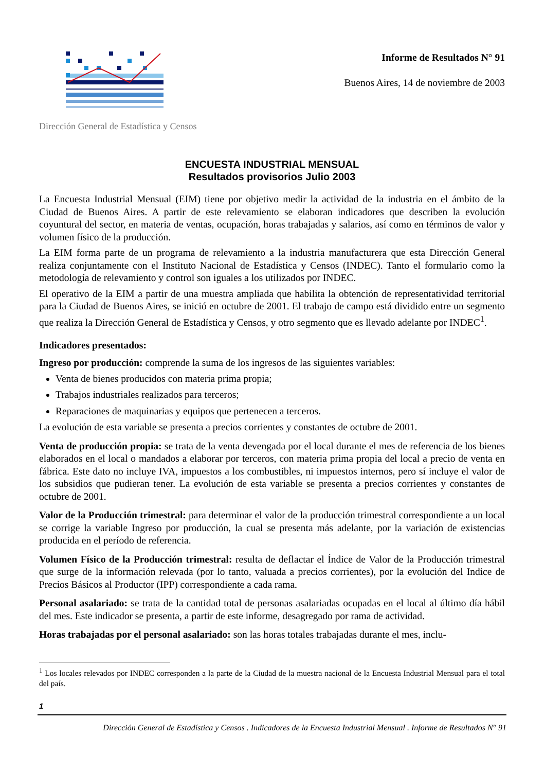Dirección General de Estadística y Censos
Informe de Resultados N° 91
Buenos Aires, 14 de noviembre de 2003
ENCUESTA INDUSTRIAL MENSUAL
Resultados provisorios Julio 2003
La Encuesta Industrial Mensual (EIM) tiene por objetivo medir la actividad de la industria en el ámbito de la Ciudad de Buenos Aires. A partir de este relevamiento se elaboran indicadores que describen la evolución coyuntural del sector, en materia de ventas, ocupación, horas trabajadas y salarios, así como en términos de valor y volumen físico de la producción.
La EIM forma parte de un programa de relevamiento a la industria manufacturera que esta Dirección General realiza conjuntamente con el Instituto Nacional de Estadística y Censos (INDEC). Tanto el formulario como la metodología de relevamiento y control son iguales a los utilizados por INDEC.
El operativo de la EIM a partir de una muestra ampliada que habilita la obtención de representatividad territorial para la Ciudad de Buenos Aires, se inició en octubre de 2001. El trabajo de campo está dividido entre un segmento que realiza la Dirección General de Estadística y Censos, y otro segmento que es llevado adelante por INDEC<sup>1</sup>.
Indicadores presentados:
Ingreso por producción: comprende la suma de los ingresos de las siguientes variables:
Venta de bienes producidos con materia prima propia;
Trabajos industriales realizados para terceros;
Reparaciones de maquinarias y equipos que pertenecen a terceros.
La evolución de esta variable se presenta a precios corrientes y constantes de octubre de 2001.
Venta de producción propia: se trata de la venta devengada por el local durante el mes de referencia de los bienes elaborados en el local o mandados a elaborar por terceros, con materia prima propia del local a precio de venta en fábrica. Este dato no incluye IVA, impuestos a los combustibles, ni impuestos internos, pero sí incluye el valor de los subsidios que pudieran tener. La evolución de esta variable se presenta a precios corrientes y constantes de octubre de 2001.
Valor de la Producción trimestral: para determinar el valor de la producción trimestral correspondiente a un local se corrige la variable Ingreso por producción, la cual se presenta más adelante, por la variación de existencias producida en el período de referencia.
Volumen Físico de la Producción trimestral: resulta de deflactar el Índice de Valor de la Producción trimestral que surge de la información relevada (por lo tanto, valuada a precios corrientes), por la evolución del Indice de Precios Básicos al Productor (IPP) correspondiente a cada rama.
Personal asalariado: se trata de la cantidad total de personas asalariadas ocupadas en el local al último día hábil del mes. Este indicador se presenta, a partir de este informe, desagregado por rama de actividad.
Horas trabajadas por el personal asalariado: son las horas totales trabajadas durante el mes, inclu-
<sup>1</sup> Los locales relevados por INDEC corresponden a la parte de la Ciudad de la muestra nacional de la Encuesta Industrial Mensual para el total del país.
1
Dirección General de Estadística y Censos . Indicadores de la Encuesta Industrial Mensual . Informe de Resultados N° 91